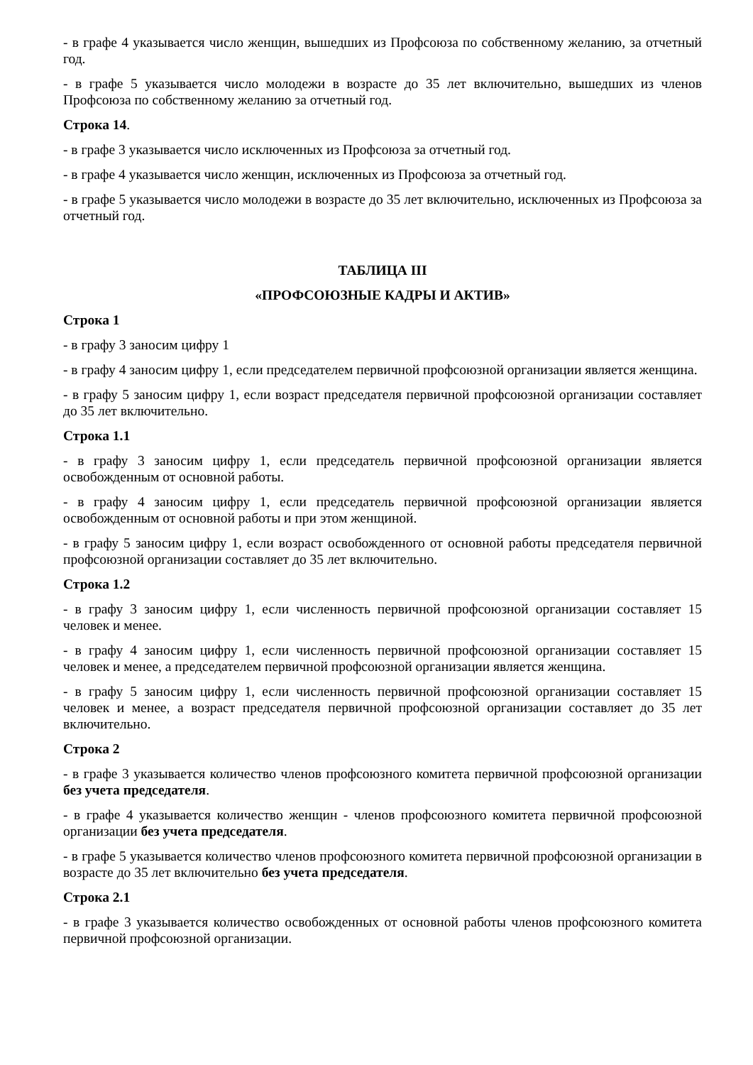- в графе 4 указывается число женщин, вышедших из Профсоюза по собственному желанию, за отчетный год.
- в графе 5 указывается число молодежи в возрасте до 35 лет включительно, вышедших из членов Профсоюза по собственному желанию за отчетный год.
Строка 14.
- в графе 3 указывается число исключенных из Профсоюза за отчетный год.
- в графе 4 указывается число женщин, исключенных из Профсоюза за отчетный год.
- в графе 5 указывается число молодежи в возрасте до 35 лет включительно, исключенных из Профсоюза за отчетный год.
ТАБЛИЦА III
«ПРОФСОЮЗНЫЕ КАДРЫ И АКТИВ»
Строка 1
- в графу 3 заносим цифру 1
- в графу 4 заносим цифру 1, если председателем первичной профсоюзной организации является женщина.
- в графу 5 заносим цифру 1, если возраст председателя первичной профсоюзной организации составляет до 35 лет включительно.
Строка 1.1
- в графу 3 заносим цифру 1, если председатель первичной профсоюзной организации является освобожденным от основной работы.
- в графу 4 заносим цифру 1, если председатель первичной профсоюзной организации является освобожденным от основной работы и при этом женщиной.
- в графу 5 заносим цифру 1, если возраст освобожденного от основной работы председателя первичной профсоюзной организации составляет до 35 лет включительно.
Строка 1.2
- в графу 3 заносим цифру 1, если численность первичной профсоюзной организации составляет 15 человек и менее.
- в графу 4 заносим цифру 1, если численность первичной профсоюзной организации составляет 15 человек и менее, а председателем первичной профсоюзной организации является женщина.
- в графу 5 заносим цифру 1, если численность первичной профсоюзной организации составляет 15 человек и менее, а возраст председателя первичной профсоюзной организации составляет до 35 лет включительно.
Строка 2
- в графе 3 указывается количество членов профсоюзного комитета первичной профсоюзной организации без учета председателя.
- в графе 4 указывается количество женщин - членов профсоюзного комитета первичной профсоюзной организации без учета председателя.
- в графе 5 указывается количество членов профсоюзного комитета первичной профсоюзной организации в возрасте до 35 лет включительно без учета председателя.
Строка 2.1
- в графе 3 указывается количество освобожденных от основной работы членов профсоюзного комитета первичной профсоюзной организации.